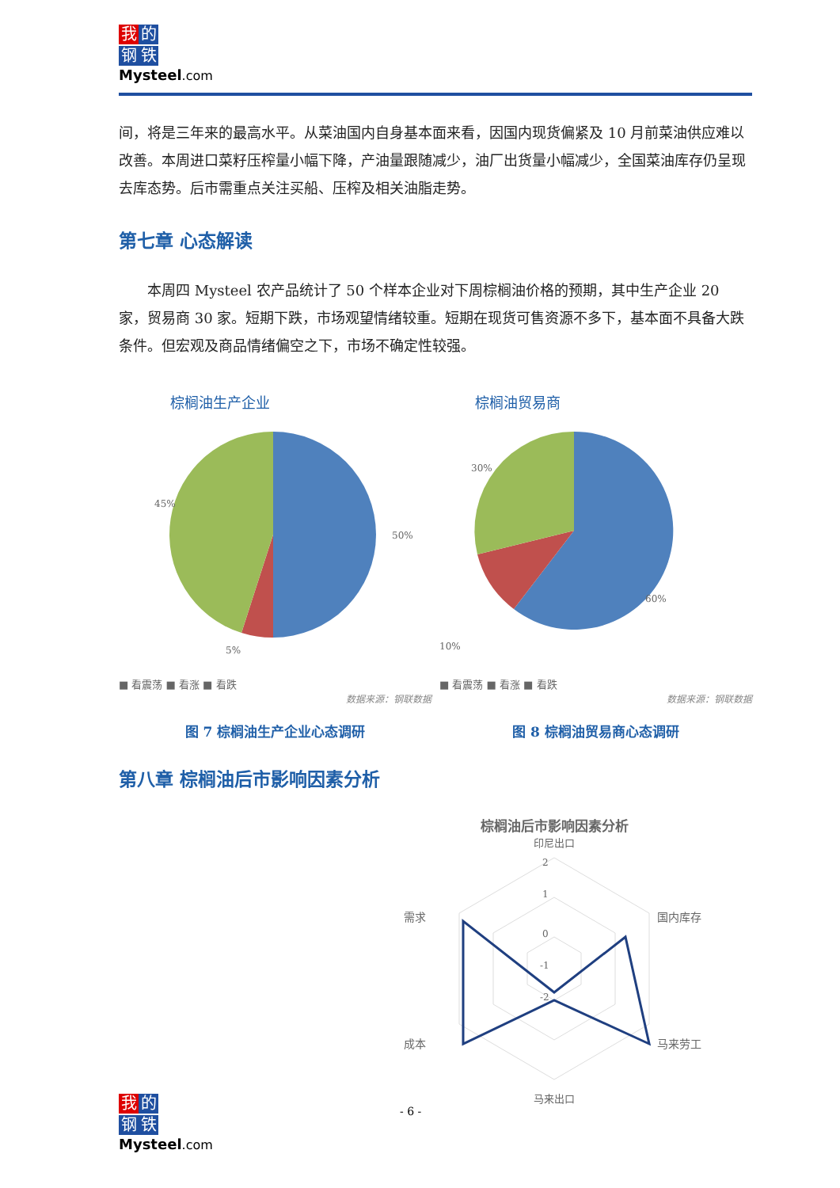我的
钢铁
Mysteel.com
间，将是三年来的最高水平。从菜油国内自身基本面来看，因国内现货偏紧及 10 月前菜油供应难以改善。本周进口菜籽压榨量小幅下降，产油量跟随减少，油厂出货量小幅减少，全国菜油库存仍呈现去库态势。后市需重点关注买船、压榨及相关油脂走势。
第七章 心态解读
本周四 Mysteel 农产品统计了 50 个样本企业对下周棕榈油价格的预期，其中生产企业 20 家，贸易商 30 家。短期下跌，市场观望情绪较重。短期在现货可售资源不多下，基本面不具备大跌条件。但宏观及商品情绪偏空之下，市场不确定性较强。
棕榈油生产企业
45%
5%
50%
■ 看震荡 ■ 看涨 ■ 看跌
数据来源：钢联数据
图 7 棕榈油生产企业心态调研
棕榈油贸易商
30%
10%
60%
■ 看震荡 ■ 看涨 ■ 看跌
数据来源：钢联数据
图 8 棕榈油贸易商心态调研
第八章 棕榈油后市影响因素分析
棕榈油后市影响因素分析
印尼出口
需求
国内库存
成本
马来劳工
2
1
0
-1
-2
马来出口
我的
钢铁
Mysteel.com
- 6 -